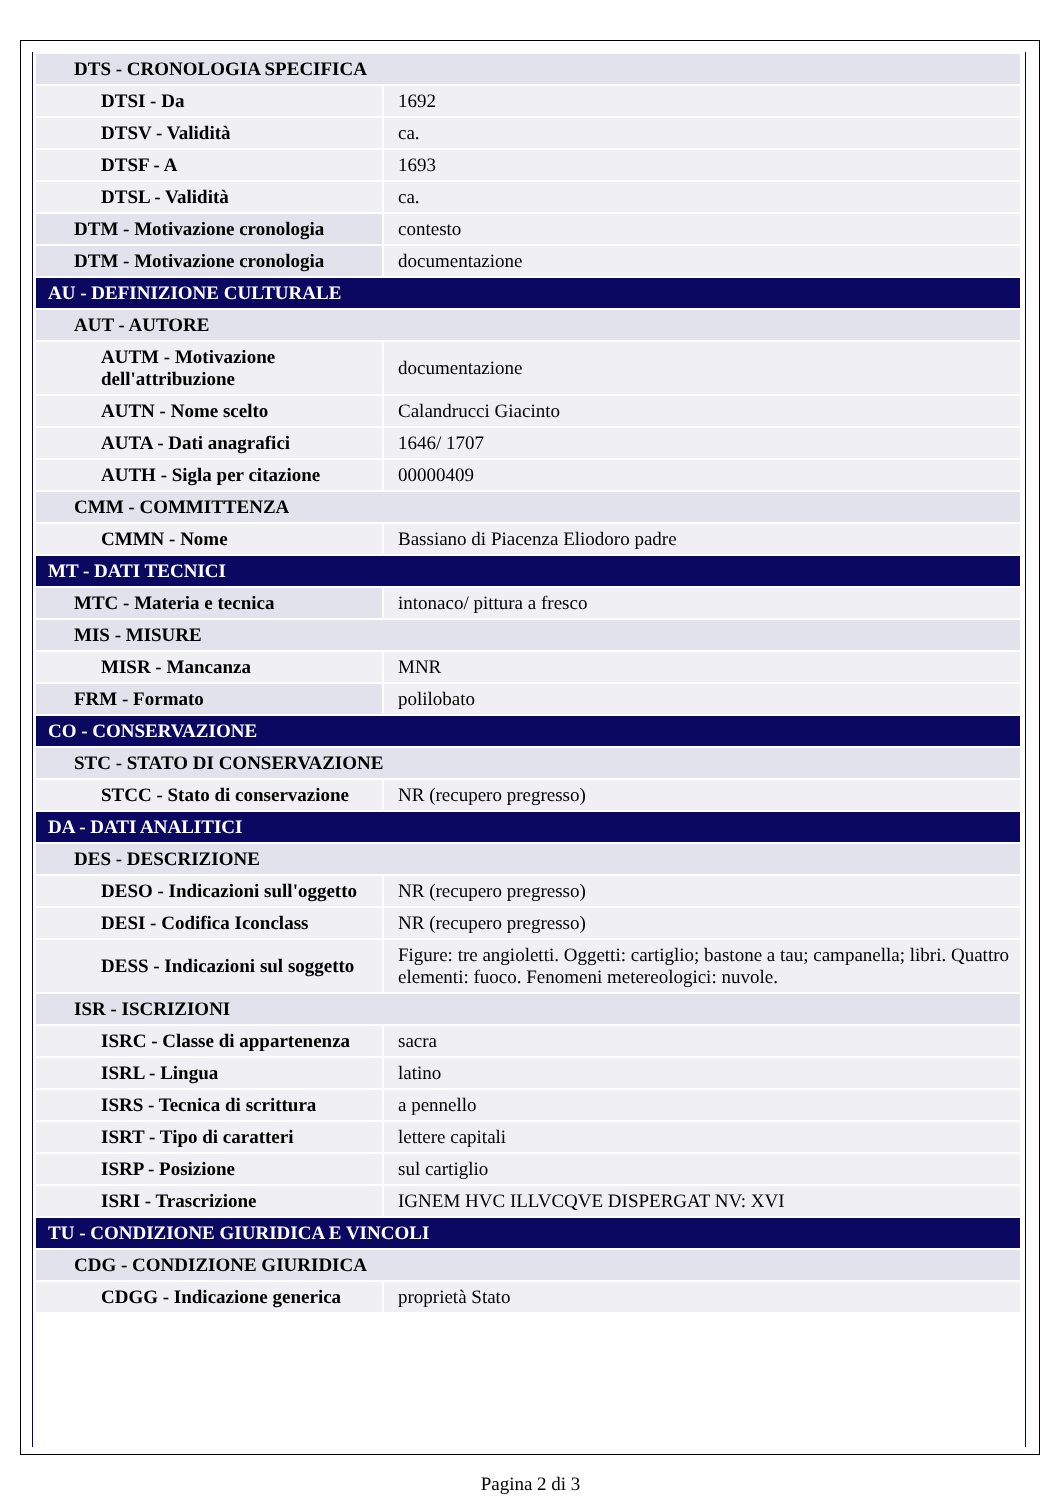| DTS - CRONOLOGIA SPECIFICA | |
| DTSI - Da | 1692 |
| DTSV - Validità | ca. |
| DTSF - A | 1693 |
| DTSL - Validità | ca. |
| DTM - Motivazione cronologia | contesto |
| DTM - Motivazione cronologia | documentazione |
| AU - DEFINIZIONE CULTURALE | |
| AUT - AUTORE | |
| AUTM - Motivazione dell'attribuzione | documentazione |
| AUTN - Nome scelto | Calandrucci Giacinto |
| AUTA - Dati anagrafici | 1646/ 1707 |
| AUTH - Sigla per citazione | 00000409 |
| CMM - COMMITTENZA | |
| CMMN - Nome | Bassiano di Piacenza Eliodoro padre |
| MT - DATI TECNICI | |
| MTC - Materia e tecnica | intonaco/ pittura a fresco |
| MIS - MISURE | |
| MISR - Mancanza | MNR |
| FRM - Formato | polilobato |
| CO - CONSERVAZIONE | |
| STC - STATO DI CONSERVAZIONE | |
| STCC - Stato di conservazione | NR (recupero pregresso) |
| DA - DATI ANALITICI | |
| DES - DESCRIZIONE | |
| DESO - Indicazioni sull'oggetto | NR (recupero pregresso) |
| DESI - Codifica Iconclass | NR (recupero pregresso) |
| DESS - Indicazioni sul soggetto | Figure: tre angioletti. Oggetti: cartiglio; bastone a tau; campanella; libri. Quattro elementi: fuoco. Fenomeni metereologici: nuvole. |
| ISR - ISCRIZIONI | |
| ISRC - Classe di appartenenza | sacra |
| ISRL - Lingua | latino |
| ISRS - Tecnica di scrittura | a pennello |
| ISRT - Tipo di caratteri | lettere capitali |
| ISRP - Posizione | sul cartiglio |
| ISRI - Trascrizione | IGNEM HVC ILLVCQVE DISPERGAT NV: XVI |
| TU - CONDIZIONE GIURIDICA E VINCOLI | |
| CDG - CONDIZIONE GIURIDICA | |
| CDGG - Indicazione generica | proprietà Stato |
Pagina 2 di 3